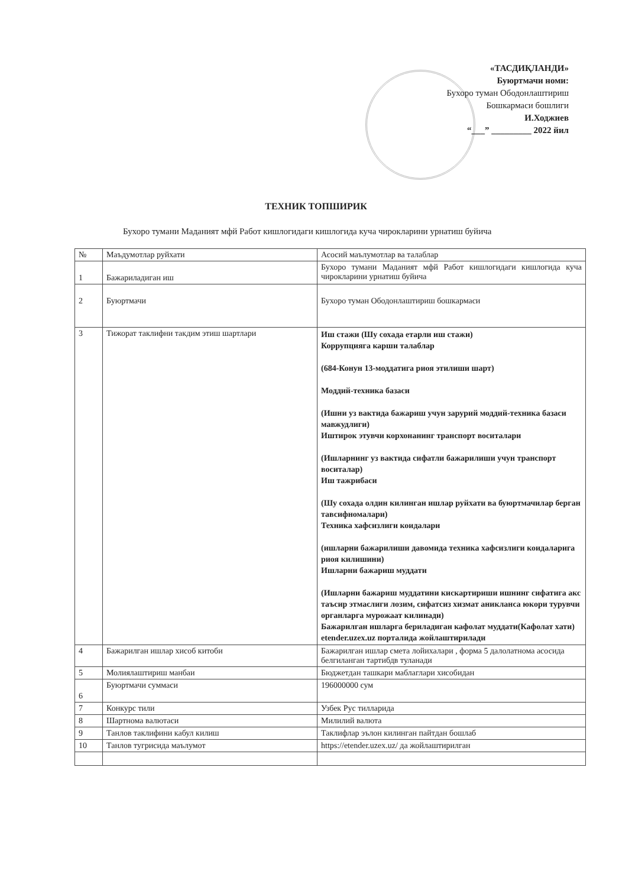«ТАСДИҚЛАНДИ»
Буюртмачи номи:
Бухоро туман Ободонлаштириш
Бошкармаси бошлиги
И.Ходжиев
“___” _________ 2022 йил
ТЕХНИК ТОПШИРИК
Бухоро тумани Маданият мфй Работ кишлогидаги кишлогида куча чирокларини урнатиш буйича
| № | Маъдумотлар руйхати | Асосий маълумотлар ва талаблар |
| --- | --- | --- |
| 1 | Бажариладиган иш | Бухоро тумани Маданият мфй Работ кишлогидаги кишлогида куча чирокларини урнатиш буйича |
| 2 | Буюртмачи | Бухоро туман Ободонлаштириш бошкармаси |
| 3 | Тижорат таклифни такдим этиш шартлари | Иш стажи (Шу сохада етарли иш стажи) Коррупцияга карши талаблар (684-Конун 13-моддатига риоя этилиши шарт) Моддий-техника базаси (Ишни уз вактида бажариш учун зарурий моддий-техника базаси мавжудлиги) Иштирок этувчи корхонанинг транспорт воситалари (Ишларнинг уз вактида сифатли бажарилиши учун транспорт воситалар) Иш тажрибаси (Шу сохада олдин килинган ишлар руйхати ва буюртмачилар берган тавсифномалари) Техника хафсизлиги коидалари (ишларни бажарилиши давомида техника хафсизлиги коидаларига риоя килишини) Ишларни бажариш муддати (Ишларни бажариш муддатини кискартириши ишнинг сифатига акс таъсир этмаслиги лозим, сифатсиз хизмат аникланса юкори турувчи органларга мурожаат килинади) Бажарилган ишларга бериладиган кафолат муддати(Кафолат хати) etender.uzex.uz порталида жойлаштирилади |
| 4 | Бажарилган ишлар хисоб китоби | Бажарилган ишлар смета лойихалари , форма 5 далолатнома асосида белгиланган тартибдв туланади |
| 5 | Молиялаштириш манбаи | Бюджетдан ташкари маблаглари хисобидан |
| 6 | Буюртмачи суммаси | 196000000 сум |
| 7 | Конкурс тили | Узбек Рус тилларида |
| 8 | Шартнома валютаси | Милилий валюта |
| 9 | Танлов таклифини кабул килиш | Таклифлар эълон килинган пайтдан бошлаб |
| 10 | Танлов тугрисида маълумот | https://etender.uzex.uz/ да жойлаштирилган |